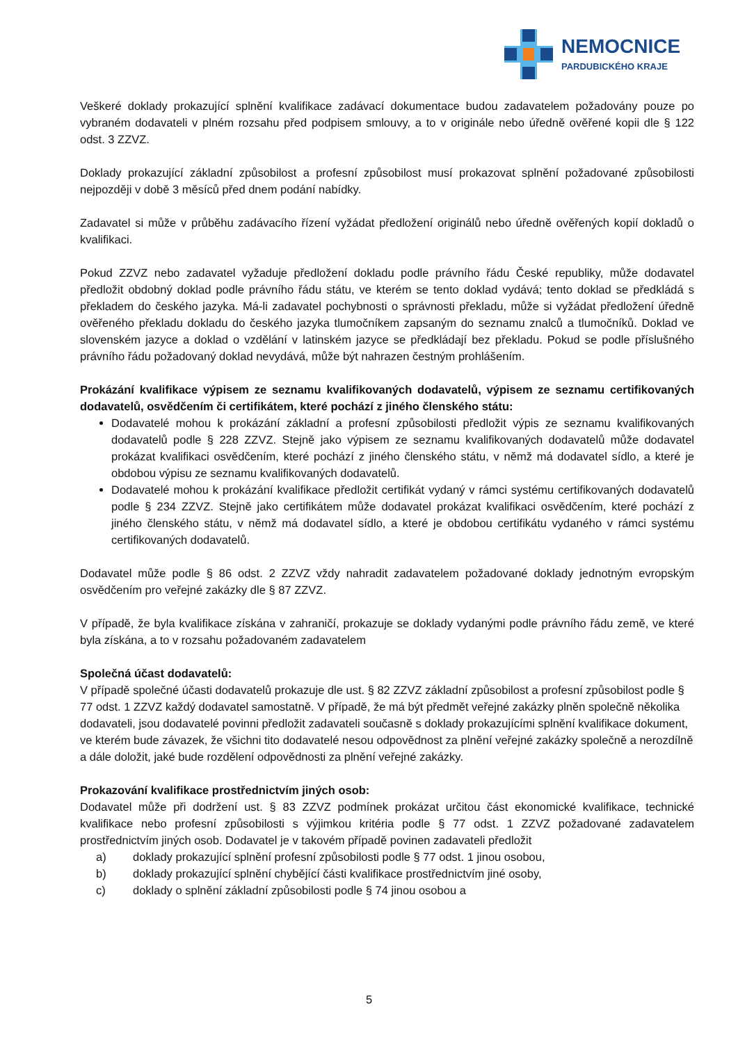NEMOCNICE
PARDUBICKÉHO KRAJE
Veškeré doklady prokazující splnění kvalifikace zadávací dokumentace budou zadavatelem požadovány pouze po vybraném dodavateli v plném rozsahu před podpisem smlouvy, a to v originále nebo úředně ověřené kopii dle § 122 odst. 3 ZZVZ.
Doklady prokazující základní způsobilost a profesní způsobilost musí prokazovat splnění požadované způsobilosti nejpozději v době 3 měsíců před dnem podání nabídky.
Zadavatel si může v průběhu zadávacího řízení vyžádat předložení originálů nebo úředně ověřených kopií dokladů o kvalifikaci.
Pokud ZZVZ nebo zadavatel vyžaduje předložení dokladu podle právního řádu České republiky, může dodavatel předložit obdobný doklad podle právního řádu státu, ve kterém se tento doklad vydává; tento doklad se předkládá s překladem do českého jazyka. Má-li zadavatel pochybnosti o správnosti překladu, může si vyžádat předložení úředně ověřeného překladu dokladu do českého jazyka tlumočníkem zapsaným do seznamu znalců a tlumočníků. Doklad ve slovenském jazyce a doklad o vzdělání v latinském jazyce se předkládají bez překladu. Pokud se podle příslušného právního řádu požadovaný doklad nevydává, může být nahrazen čestným prohlášením.
Prokázání kvalifikace výpisem ze seznamu kvalifikovaných dodavatelů, výpisem ze seznamu certifikovaných dodavatelů, osvědčením či certifikátem, které pochází z jiného členského státu:
Dodavatelé mohou k prokázání základní a profesní způsobilosti předložit výpis ze seznamu kvalifikovaných dodavatelů podle § 228 ZZVZ. Stejně jako výpisem ze seznamu kvalifikovaných dodavatelů může dodavatel prokázat kvalifikaci osvědčením, které pochází z jiného členského státu, v němž má dodavatel sídlo, a které je obdobou výpisu ze seznamu kvalifikovaných dodavatelů.
Dodavatelé mohou k prokázání kvalifikace předložit certifikát vydaný v rámci systému certifikovaných dodavatelů podle § 234 ZZVZ. Stejně jako certifikátem může dodavatel prokázat kvalifikaci osvědčením, které pochází z jiného členského státu, v němž má dodavatel sídlo, a které je obdobou certifikátu vydaného v rámci systému certifikovaných dodavatelů.
Dodavatel může podle § 86 odst. 2 ZZVZ vždy nahradit zadavatelem požadované doklady jednotným evropským osvědčením pro veřejné zakázky dle § 87 ZZVZ.
V případě, že byla kvalifikace získána v zahraničí, prokazuje se doklady vydanými podle právního řádu země, ve které byla získána, a to v rozsahu požadovaném zadavatelem
Společná účast dodavatelů:
V případě společné účasti dodavatelů prokazuje dle ust. § 82 ZZVZ základní způsobilost a profesní způsobilost podle § 77 odst. 1 ZZVZ každý dodavatel samostatně. V případě, že má být předmět veřejné zakázky plněn společně několika dodavateli, jsou dodavatelé povinni předložit zadavateli současně s doklady prokazujícími splnění kvalifikace dokument, ve kterém bude závazek, že všichni tito dodavatelé nesou odpovědnost za plnění veřejné zakázky společně a nerozdílně a dále doložit, jaké bude rozdělení odpovědnosti za plnění veřejné zakázky.
Prokazování kvalifikace prostřednictvím jiných osob:
Dodavatel může při dodržení ust. § 83 ZZVZ podmínek prokázat určitou část ekonomické kvalifikace, technické kvalifikace nebo profesní způsobilosti s výjimkou kritéria podle § 77 odst. 1 ZZVZ požadované zadavatelem prostřednictvím jiných osob. Dodavatel je v takovém případě povinen zadavateli předložit
a) doklady prokazující splnění profesní způsobilosti podle § 77 odst. 1 jinou osobou,
b) doklady prokazující splnění chybějící části kvalifikace prostřednictvím jiné osoby,
c) doklady o splnění základní způsobilosti podle § 74 jinou osobou a
5